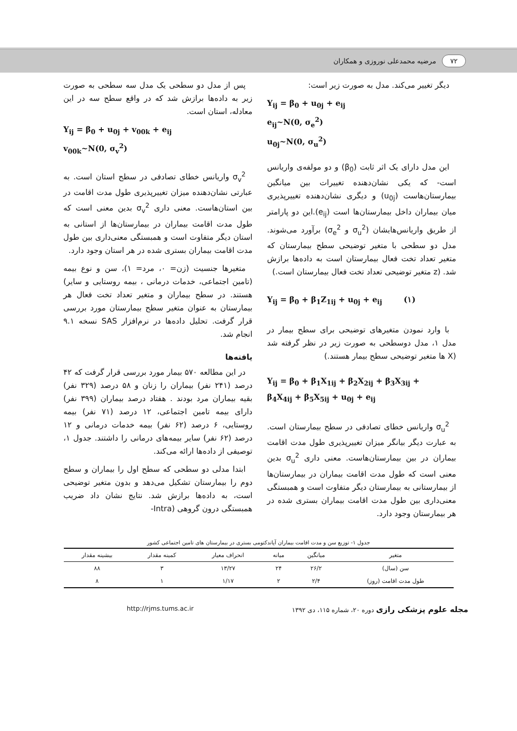۷۲ مرضیه محمدعلی نوروزی و همکاران
دیگر تغییر می‌کند. مدل به صورت زیر است:
Y<sub>ij</sub> = β<sub>0</sub> + u<sub>0j</sub> + e<sub>ij</sub>
e<sub>ij</sub>~N(0, σ<sub>e</sub><sup>2</sup>)
u<sub>0j</sub>~N(0, σ<sub>u</sub><sup>2</sup>)
این مدل دارای یک اثر ثابت (β<sub>0</sub>) و دو مولفه‌ی واریانس است- که یکی نشان‌دهنده تغییرات بین میانگین بیمارستان‌هاست (u<sub>0j</sub>) و دیگری نشان‌دهنده تغییرپذیری میان بیماران داخل بیمارستان‌ها است (e<sub>ij</sub>).این دو پارامتر از طریق واریانس‌هایشان (σ<sub>u</sub><sup>2</sup> و σ<sub>e</sub><sup>2</sup>) برآورد می‌شوند. مدل دو سطحی با متغیر توضیحی سطح بیمارستان که متغیر تعداد تخت فعال بیمارستان است به داده‌ها برازش شد. (z متغیر توضیحی تعداد تخت فعال بیمارستان است.)
Y<sub>ij</sub> = β<sub>0</sub> + β<sub>1</sub>Z<sub>1ij</sub> + u<sub>0j</sub> + e<sub>ij</sub> (۱)
با وارد نمودن متغیرهای توضیحی برای سطح بیمار در مدل ۱، مدل دوسطحی به صورت زیر در نظر گرفته شد (X ها متغیر توضیحی سطح بیمار هستند.)
Y<sub>ij</sub> = β<sub>0</sub> + β<sub>1</sub>X<sub>1ij</sub> + β<sub>2</sub>X<sub>2ij</sub> + β<sub>3</sub>X<sub>3ij</sub> +
β<sub>4</sub>X<sub>4ij</sub> + β<sub>5</sub>X<sub>5ij</sub> + u<sub>0j</sub> + e<sub>ij</sub>
σ<sub>u</sub><sup>2</sup> واریانس خطای تصادفی در سطح بیمارستان است. به عبارت دیگر بیانگر میزان تغییرپذیری طول مدت اقامت بیماران در بین بیمارستان‌هاست. معنی داری σ<sub>u</sub><sup>2</sup> بدین معنی است که طول مدت اقامت بیماران در بیمارستان‌ها از بیمارستانی به بیمارستان دیگر متفاوت است و همبستگی معنی‌داری بین طول مدت اقامت بیماران بستری شده در هر بیمارستان وجود دارد.
پس از مدل دو سطحی یک مدل سه سطحی به صورت زیر به داده‌ها برازش شد که در واقع سطح سه در این معادله، استان است.
Y<sub>ij</sub> = β<sub>0</sub> + u<sub>0j</sub> + v<sub>00k</sub> + e<sub>ij</sub>
v<sub>00k</sub>~N(0, σ<sub>v</sub><sup>2</sup>)
σ<sub>v</sub><sup>2</sup> واریانس خطای تصادفی در سطح استان است. به عبارتی نشان‌دهنده میزان تغییرپذیری طول مدت اقامت در بین استان‌هاست. معنی داری σ<sub>v</sub><sup>2</sup> بدین معنی است که طول مدت اقامت بیماران در بیمارستان‌ها از استانی به استان دیگر متفاوت است و همبستگی معنی‌داری بین طول مدت اقامت بیماران بستری شده در هر استان وجود دارد.
متغیرها جنسیت (زن= ۰، مرد= ۱)، سن و نوع بیمه (تامین اجتماعی، خدمات درمانی ، بیمه روستایی و سایر) هستند. در سطح بیماران و متغیر تعداد تخت فعال هر بیمارستان به عنوان متغیر سطح بیمارستان مورد بررسی قرار گرفت. تحلیل داده‌ها در نرم‌افزار SAS نسخه ۹.۱ انجام شد.
یافته‌ها
در این مطالعه ۵۷۰ بیمار مورد بررسی قرار گرفت که ۴۲ درصد (۲۴۱ نفر) بیماران را زنان و ۵۸ درصد (۳۲۹ نفر) بقیه بیماران مرد بودند . هفتاد درصد بیماران (۳۹۹ نفر) دارای بیمه تامین اجتماعی، ۱۲ درصد (۷۱ نفر) بیمه روستایی، ۶ درصد (۶۲ نفر) بیمه خدمات درمانی و ۱۲ درصد (۶۲ نفر) سایر بیمه‌های درمانی را داشتند. جدول ۱، توصیفی از داده‌ها ارائه می‌کند.
ابتدا مدلی دو سطحی که سطح اول را بیماران و سطح دوم را بیمارستان تشکیل می‌دهد و بدون متغیر توضیحی است، به داده‌ها برازش شد. نتایج نشان داد ضریب همبستگی درون گروهی (Intra-
جدول ۱- توزیع سن و مدت اقامت بیماران آپاندکتومی بستری در بیمارستان های تامین اجتماعی کشور
| متغیر | میانگین | میانه | انحراف معیار | کمینه مقدار | بیشینه مقدار |
| --- | --- | --- | --- | --- | --- |
| سن (سال) | ۲۶/۲ | ۲۴ | ۱۳/۲۷ | ۳ | ۸۸ |
| طول مدت اقامت (روز) | ۲/۴ | ۲ | ۱/۱۷ | ۱ | ۸ |
مجله علوم پزشکی رازی دوره ۲۰، شماره ۱۱۵، دی ۱۳۹۲ http://rjms.tums.ac.ir